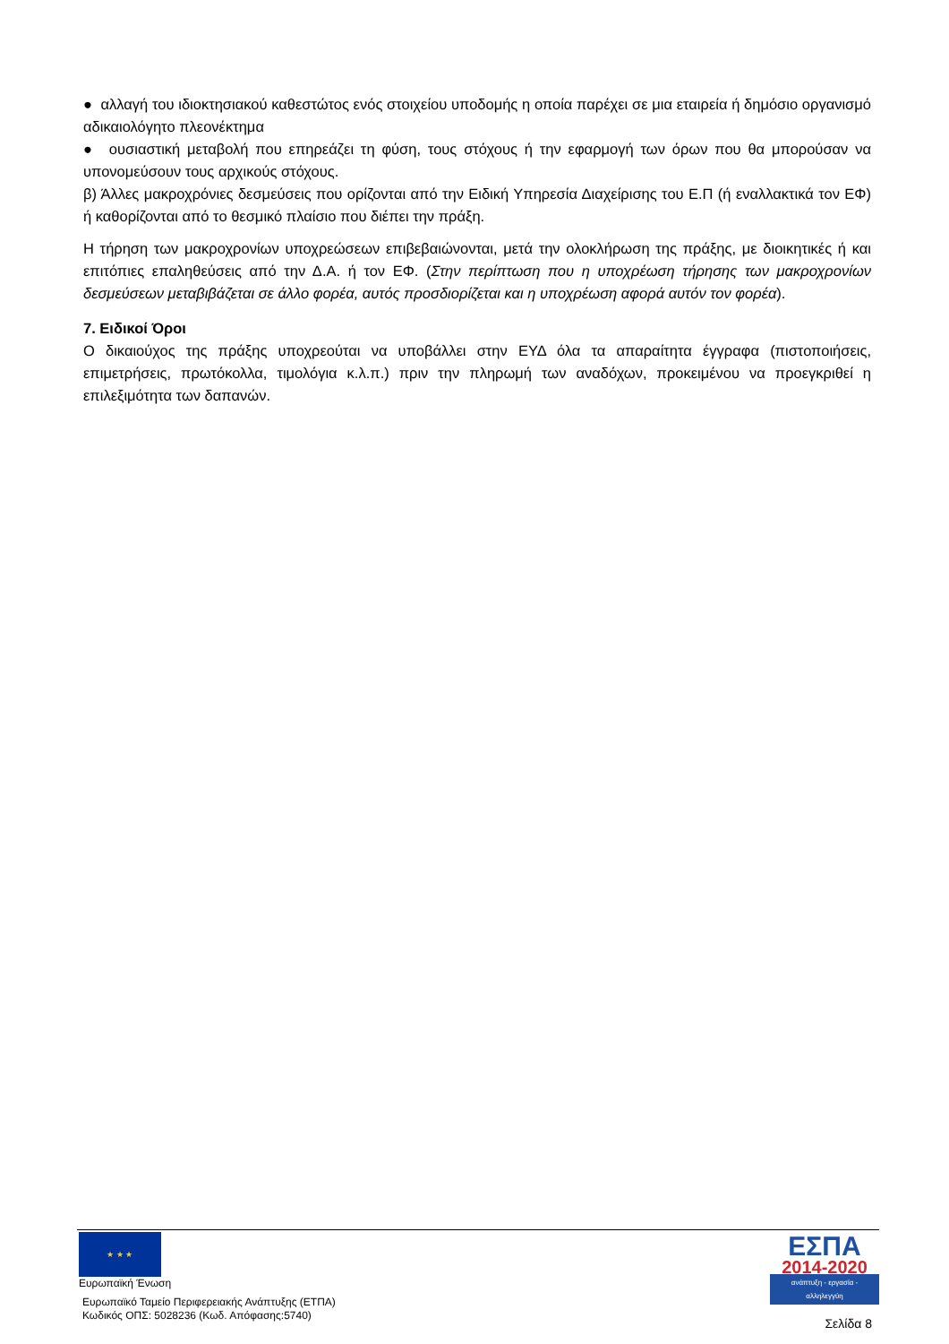● αλλαγή του ιδιοκτησιακού καθεστώτος ενός στοιχείου υποδομής η οποία παρέχει σε μια εταιρεία ή δημόσιο οργανισμό αδικαιολόγητο πλεονέκτημα
● ουσιαστική μεταβολή που επηρεάζει τη φύση, τους στόχους ή την εφαρμογή των όρων που θα μπορούσαν να υπονομεύσουν τους αρχικούς στόχους.
β) Άλλες μακροχρόνιες δεσμεύσεις που ορίζονται από την Ειδική Υπηρεσία Διαχείρισης του Ε.Π (ή εναλλακτικά τον ΕΦ) ή καθορίζονται από το θεσμικό πλαίσιο που διέπει την πράξη.
Η τήρηση των μακροχρονίων υποχρεώσεων επιβεβαιώνονται, μετά την ολοκλήρωση της πράξης, με διοικητικές ή και επιτόπιες επαληθεύσεις από την Δ.Α. ή τον ΕΦ. (Στην περίπτωση που η υποχρέωση τήρησης των μακροχρονίων δεσμεύσεων μεταβιβάζεται σε άλλο φορέα, αυτός προσδιορίζεται και η υποχρέωση αφορά αυτόν τον φορέα).
7. Ειδικοί Όροι
Ο δικαιούχος της πράξης υποχρεούται να υποβάλλει στην ΕΥΔ όλα τα απαραίτητα έγγραφα (πιστοποιήσεις, επιμετρήσεις, πρωτόκολλα, τιμολόγια κ.λ.π.) πριν την πληρωμή των αναδόχων, προκειμένου να προεγκριθεί η επιλεξιμότητα των δαπανών.
★ ★ ★
Ευρωπαϊκή Ένωση
Ευρωπαϊκό Ταμείο Περιφερειακής Ανάπτυξης (ΕΤΠΑ)
Κωδικός ΟΠΣ: 5028236 (Κωδ. Απόφασης:5740)
ΕΣΠΑ
2014-2020
ανάπτυξη - εργασία - αλληλεγγύη
Σελίδα 8